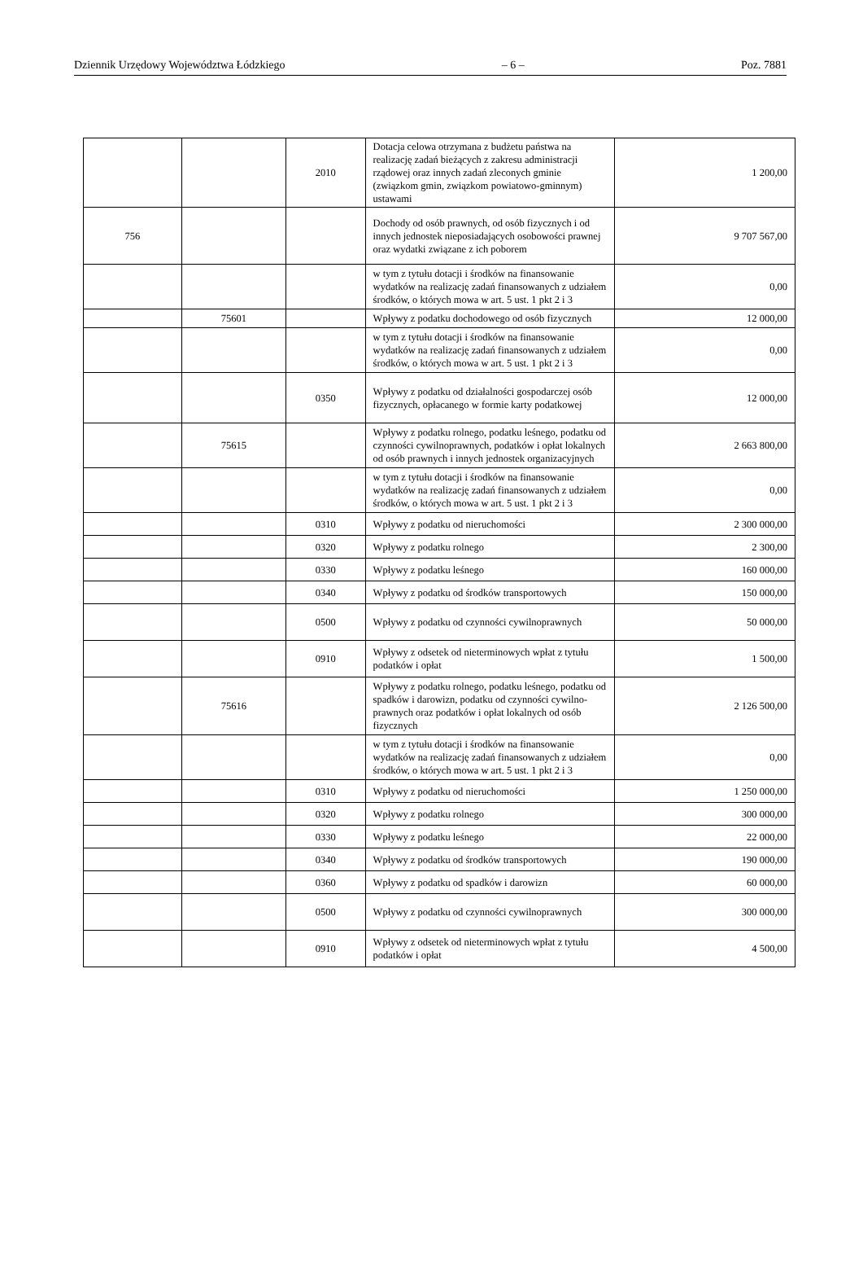Dziennik Urzędowy Województwa Łódzkiego – 6 – Poz. 7881
| | | 2010 | Dotacja celowa otrzymana z budżetu państwa na realizację zadań bieżących z zakresu administracji rządowej oraz innych zadań zleconych gminie (związkom gmin, związkom powiatowo-gminnym) ustawami | 1 200,00 |
| 756 | | | Dochody od osób prawnych, od osób fizycznych i od innych jednostek nieposiadających osobowości prawnej oraz wydatki związane z ich poborem | 9 707 567,00 |
| | | | w tym z tytułu dotacji i środków na finansowanie wydatków na realizację zadań finansowanych z udziałem środków, o których mowa w art. 5 ust. 1 pkt 2 i 3 | 0,00 |
| | 75601 | | Wpływy z podatku dochodowego od osób fizycznych | 12 000,00 |
| | | | w tym z tytułu dotacji i środków na finansowanie wydatków na realizację zadań finansowanych z udziałem środków, o których mowa w art. 5 ust. 1 pkt 2 i 3 | 0,00 |
| | | 0350 | Wpływy z podatku od działalności gospodarczej osób fizycznych, opłacanego w formie karty podatkowej | 12 000,00 |
| | 75615 | | Wpływy z podatku rolnego, podatku leśnego, podatku od czynności cywilnoprawnych, podatków i opłat lokalnych od osób prawnych i innych jednostek organizacyjnych | 2 663 800,00 |
| | | | w tym z tytułu dotacji i środków na finansowanie wydatków na realizację zadań finansowanych z udziałem środków, o których mowa w art. 5 ust. 1 pkt 2 i 3 | 0,00 |
| | | 0310 | Wpływy z podatku od nieruchomości | 2 300 000,00 |
| | | 0320 | Wpływy z podatku rolnego | 2 300,00 |
| | | 0330 | Wpływy z podatku leśnego | 160 000,00 |
| | | 0340 | Wpływy z podatku od środków transportowych | 150 000,00 |
| | | 0500 | Wpływy z podatku od czynności cywilnoprawnych | 50 000,00 |
| | | 0910 | Wpływy z odsetek od nieterminowych wpłat z tytułu podatków i opłat | 1 500,00 |
| | 75616 | | Wpływy z podatku rolnego, podatku leśnego, podatku od spadków i darowizn, podatku od czynności cywilno-prawnych oraz podatków i opłat lokalnych od osób fizycznych | 2 126 500,00 |
| | | | w tym z tytułu dotacji i środków na finansowanie wydatków na realizację zadań finansowanych z udziałem środków, o których mowa w art. 5 ust. 1 pkt 2 i 3 | 0,00 |
| | | 0310 | Wpływy z podatku od nieruchomości | 1 250 000,00 |
| | | 0320 | Wpływy z podatku rolnego | 300 000,00 |
| | | 0330 | Wpływy z podatku leśnego | 22 000,00 |
| | | 0340 | Wpływy z podatku od środków transportowych | 190 000,00 |
| | | 0360 | Wpływy z podatku od spadków i darowizn | 60 000,00 |
| | | 0500 | Wpływy z podatku od czynności cywilnoprawnych | 300 000,00 |
| | | 0910 | Wpływy z odsetek od nieterminowych wpłat z tytułu podatków i opłat | 4 500,00 |